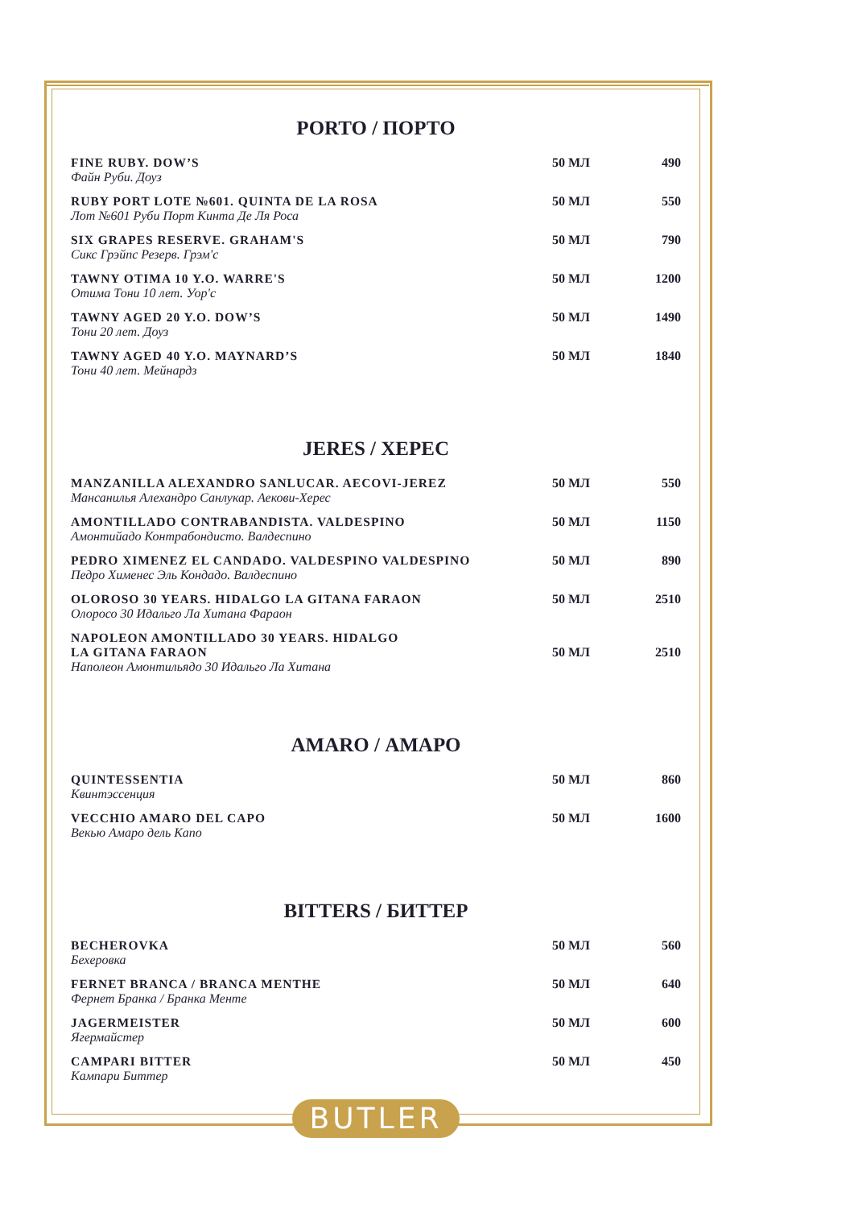PORTO / ПОРТО
| FINE RUBY. DOW’S Файн Руби. Доуз | 50 МЛ | 490 |
| RUBY PORT LOTE №601. QUINTA DE LA ROSA Лот №601 Руби Порт Кинта Де Ля Роса | 50 МЛ | 550 |
| SIX GRAPES RESERVE. GRAHAM'S Сикс Грэйпс Резерв. Грэм'с | 50 МЛ | 790 |
| TAWNY OTIMA 10 Y.O. WARRE'S Отима Тони 10 лет. Уор'с | 50 МЛ | 1200 |
| TAWNY AGED 20 Y.O. DOW’S Тони 20 лет. Доуз | 50 МЛ | 1490 |
| TAWNY AGED 40 Y.O. MAYNARD’S Тони 40 лет. Мейнардз | 50 МЛ | 1840 |
JERES / ХЕРЕС
| MANZANILLA ALEXANDRO SANLUCAR. AECOVI-JEREZ Мансанилья Алехандро Санлукар. Аекови-Херес | 50 МЛ | 550 |
| AMONTILLADO CONTRABANDISTA. VALDESPINO Амонтийадо Контрабондисто. Валдеспино | 50 МЛ | 1150 |
| PEDRO XIMENEZ EL CANDADO. VALDESPINO VALDESPINO Педро Хименес Эль Кондадо. Валдеспино | 50 МЛ | 890 |
| OLOROSO 30 YEARS. HIDALGO LA GITANA FARAON Олоросо 30 Идальго Ла Хитана Фараон | 50 МЛ | 2510 |
| NAPOLEON AMONTILLADO 30 YEARS. HIDALGO LA GITANA FARAON Наполеон Амонтильядо 30 Идальго Ла Хитана | 50 МЛ | 2510 |
AMARO / АМАРО
| QUINTESSENTIA Квинтэссенция | 50 МЛ | 860 |
| VECCHIO AMARO DEL CAPO Векью Амаро дель Капо | 50 МЛ | 1600 |
BITTERS / БИТТЕР
| BECHEROVKA Бехеровка | 50 МЛ | 560 |
| FERNET BRANCA / BRANCA MENTHE Фернет Бранка / Бранка Менте | 50 МЛ | 640 |
| JAGERMEISTER Ягермайстер | 50 МЛ | 600 |
| CAMPARI BITTER Кампари Биттер | 50 МЛ | 450 |
BUTLER